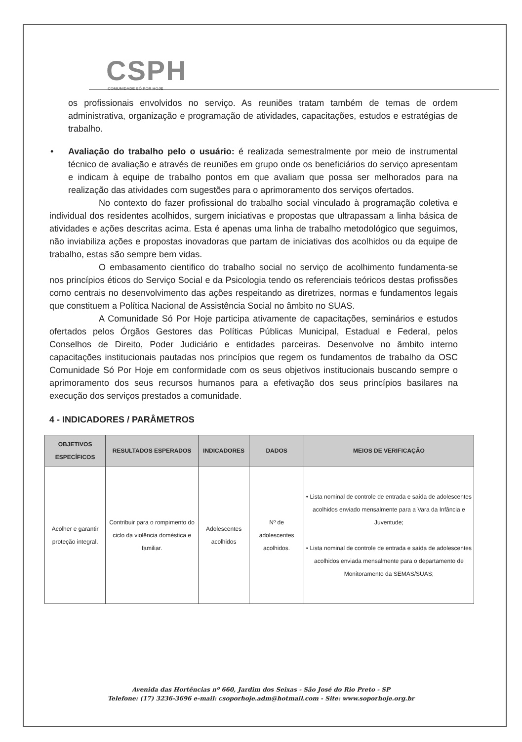CSPH
COMUNIDADE SÓ POR HOJE
os profissionais envolvidos no serviço. As reuniões tratam também de temas de ordem administrativa, organização e programação de atividades, capacitações, estudos e estratégias de trabalho.
• Avaliação do trabalho pelo o usuário: é realizada semestralmente por meio de instrumental técnico de avaliação e através de reuniões em grupo onde os beneficiários do serviço apresentam e indicam à equipe de trabalho pontos em que avaliam que possa ser melhorados para na realização das atividades com sugestões para o aprimoramento dos serviços ofertados.
No contexto do fazer profissional do trabalho social vinculado à programação coletiva e individual dos residentes acolhidos, surgem iniciativas e propostas que ultrapassam a linha básica de atividades e ações descritas acima. Esta é apenas uma linha de trabalho metodológico que seguimos, não inviabiliza ações e propostas inovadoras que partam de iniciativas dos acolhidos ou da equipe de trabalho, estas são sempre bem vidas.
O embasamento cientifico do trabalho social no serviço de acolhimento fundamenta-se nos princípios éticos do Serviço Social e da Psicologia tendo os referenciais teóricos destas profissões como centrais no desenvolvimento das ações respeitando as diretrizes, normas e fundamentos legais que constituem a Política Nacional de Assistência Social no âmbito no SUAS.
A Comunidade Só Por Hoje participa ativamente de capacitações, seminários e estudos ofertados pelos Órgãos Gestores das Políticas Públicas Municipal, Estadual e Federal, pelos Conselhos de Direito, Poder Judiciário e entidades parceiras. Desenvolve no âmbito interno capacitações institucionais pautadas nos princípios que regem os fundamentos de trabalho da OSC Comunidade Só Por Hoje em conformidade com os seus objetivos institucionais buscando sempre o aprimoramento dos seus recursos humanos para a efetivação dos seus princípios basilares na execução dos serviços prestados a comunidade.
4 - INDICADORES / PARÂMETROS
| OBJETIVOS ESPECÍFICOS | RESULTADOS ESPERADOS | INDICADORES | DADOS | MEIOS DE VERIFICAÇÃO |
| --- | --- | --- | --- | --- |
| Acolher e garantir proteção integral. | Contribuir para o rompimento do ciclo da violência doméstica e familiar. | Adolescentes acolhidos | Nº de adolescentes acolhidos. | • Lista nominal de controle de entrada e saída de adolescentes acolhidos enviado mensalmente para a Vara da Infância e Juventude; • Lista nominal de controle de entrada e saída de adolescentes acolhidos enviada mensalmente para o departamento de Monitoramento da SEMAS/SUAS; |
Avenida das Hortências nº 660, Jardim dos Seixas - São José do Rio Preto - SP
Telefone: (17) 3236-3696 e-mail: csoporhoje.adm@hotmail.com - Site: www.soporhoje.org.br